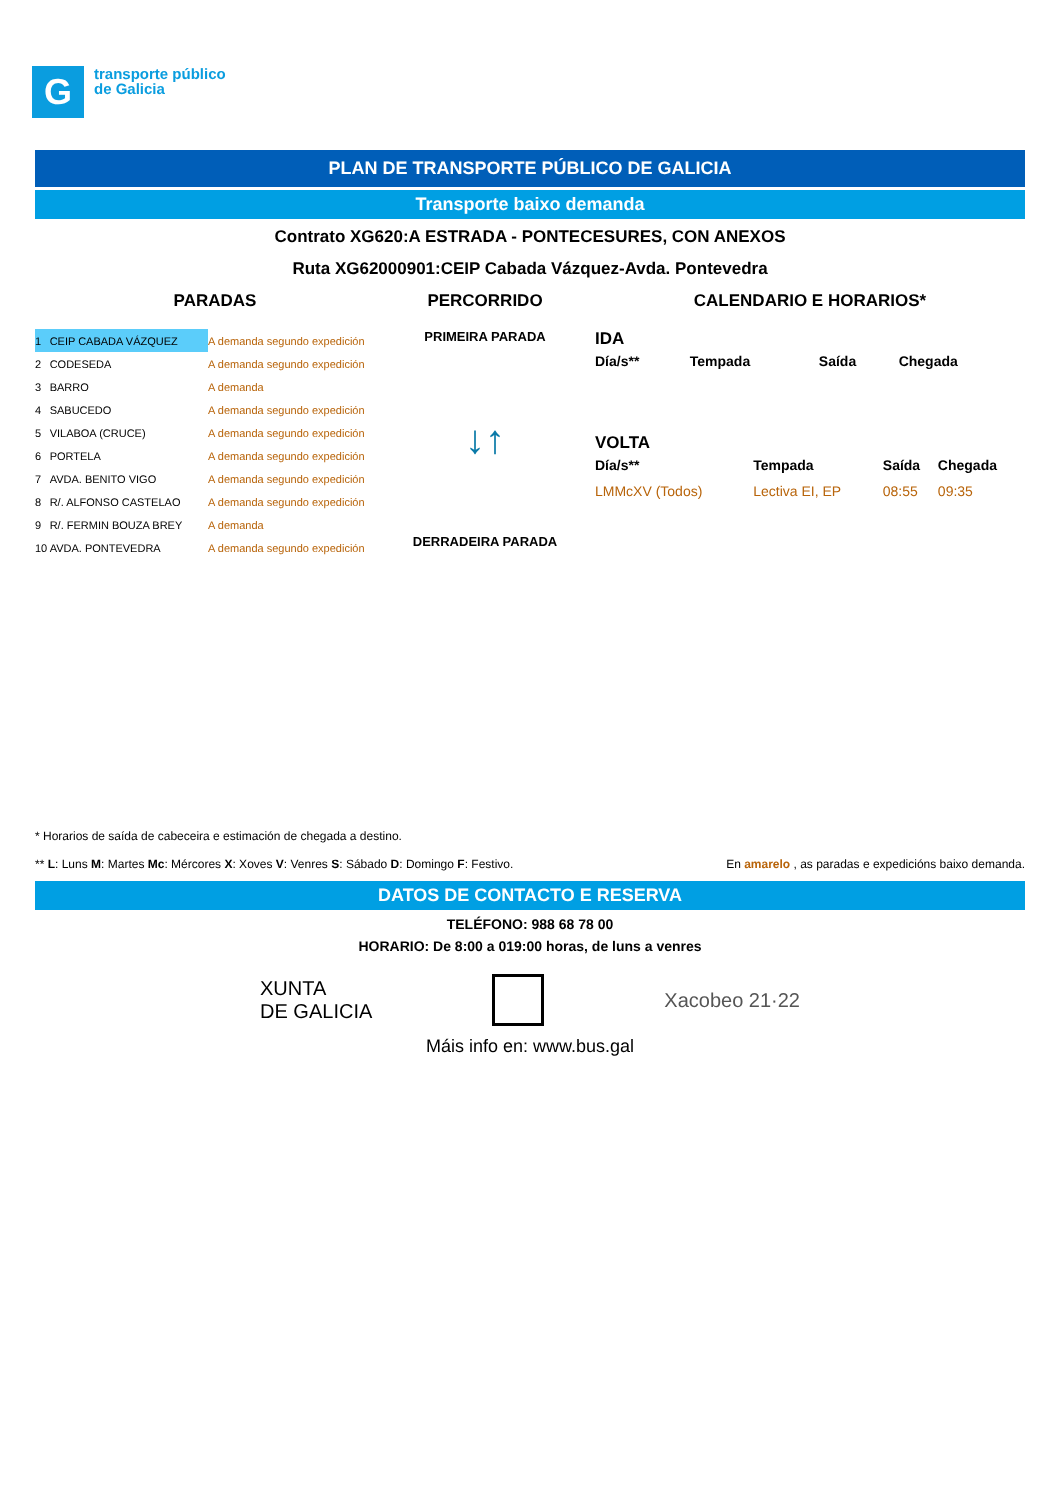G
transporte público
de Galicia
PLAN DE TRANSPORTE PÚBLICO DE GALICIA
Transporte baixo demanda
Contrato XG620:A ESTRADA - PONTECESURES, CON ANEXOS
Ruta XG62000901:CEIP Cabada Vázquez-Avda. Pontevedra
PARADAS
| 1 | CEIP CABADA VÁZQUEZ | A demanda segundo expedición |
| 2 | CODESEDA | A demanda segundo expedición |
| 3 | BARRO | A demanda |
| 4 | SABUCEDO | A demanda segundo expedición |
| 5 | VILABOA (CRUCE) | A demanda segundo expedición |
| 6 | PORTELA | A demanda segundo expedición |
| 7 | AVDA. BENITO VIGO | A demanda segundo expedición |
| 8 | R/. ALFONSO CASTELAO | A demanda segundo expedición |
| 9 | R/. FERMIN BOUZA BREY | A demanda |
| 10 | AVDA. PONTEVEDRA | A demanda segundo expedición |
PERCORRIDO
PRIMEIRA PARADA
↓↑
DERRADEIRA PARADA
CALENDARIO E HORARIOS*
IDA
| Día/s** | Tempada | Saída | Chegada |
| --- | --- | --- | --- |
VOLTA
| Día/s** | Tempada | Saída | Chegada |
| --- | --- | --- | --- |
| LMMcXV (Todos) | Lectiva EI, EP | 08:55 | 09:35 |
* Horarios de saída de cabeceira e estimación de chegada a destino.
** L: Luns M: Martes Mc: Mércores X: Xoves V: Venres S: Sábado D: Domingo F: Festivo. En amarelo , as paradas e expedicións baixo demanda.
DATOS DE CONTACTO E RESERVA
TELÉFONO: 988 68 78 00
HORARIO: De 8:00 a 019:00 horas, de luns a venres
XUNTA
DE GALICIA Xacobeo 21·22
Máis info en: www.bus.gal